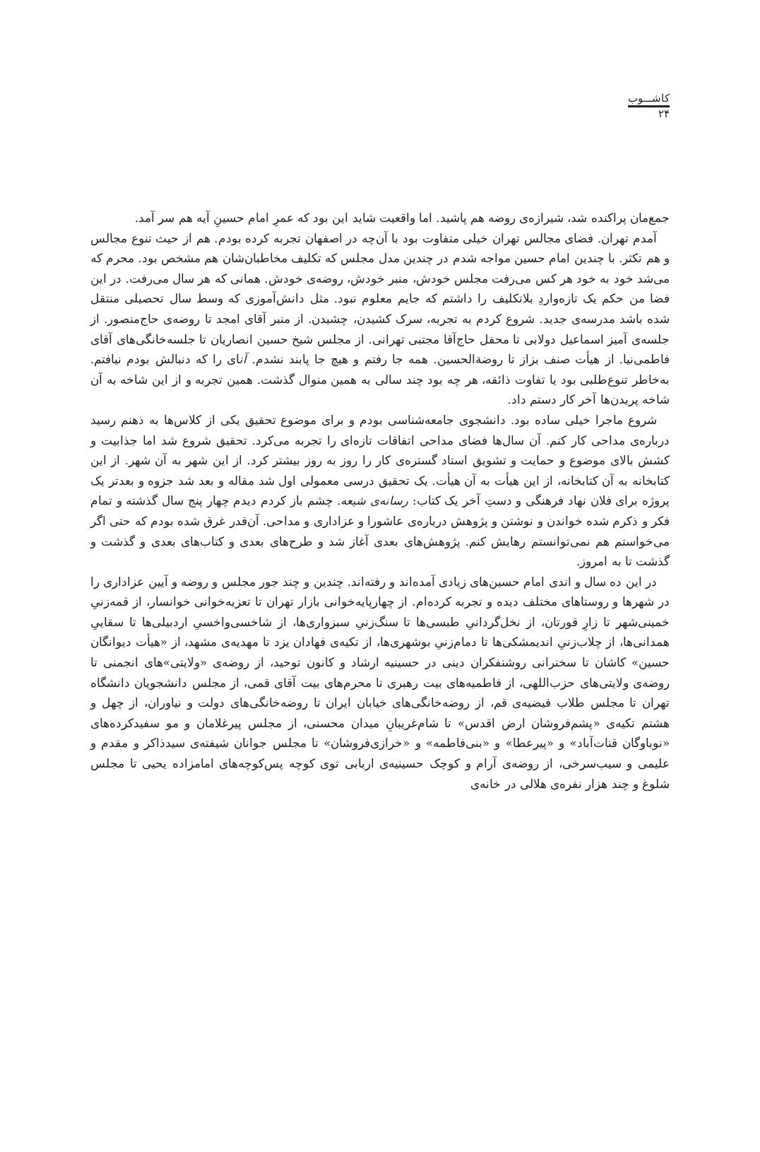کاشـــوب
۲۴
جمع‌مان پراکنده شد، شیرازه‌ی روضه هم پاشید. اما واقعیت شاید این بود که عمرِ امام حسینِ آیه هم سر آمد.
آمدم تهران. فضای مجالس تهران خیلی متفاوت بود با آن‌چه در اصفهان تجربه کرده بودم. هم از حیث تنوع مجالس و هم تکثر. با چندین امام حسین مواجه شدم در چندین مدل مجلس که تکلیف مخاطبان‌شان هم مشخص بود. محرم که می‌شد خود به خود هر کس می‌رفت مجلس خودش، منبر خودش، روضه‌ی خودش. همانی که هر سال می‌رفت. در این فضا من حکم یک تازه‌واردِ بلاتکلیف را داشتم که جایم معلوم نبود. مثل دانش‌آموزی که وسط سال تحصیلی منتقل شده باشد مدرسه‌ی جدید. شروع کردم به تجربه، سرک کشیدن، چشیدن. از منبر آقای امجد تا روضه‌ی حاج‌منصور. از جلسه‌ی آمیز اسماعیل دولابی تا محفل حاج‌آقا مجتبی تهرانی. از مجلس شیخ حسین انصاریان تا جلسه‌خانگی‌های آقای فاطمی‌نیا. از هیأت صنف بزاز تا روضة‌الحسین. همه جا رفتم و هیچ جا پابند نشدم. آنای را که دنبالش بودم نیافتم. به‌خاطر تنوع‌طلبی بود یا تفاوت ذائقه، هر چه بود چند سالی به همین منوال گذشت. همین تجربه و از این شاخه به آن شاخه پریدن‌ها آخر کار دستم داد.
شروع ماجرا خیلی ساده بود. دانشجوی جامعه‌شناسی بودم و برای موضوع تحقیق یکی از کلاس‌ها به ذهنم رسید درباره‌ی مداحی کار کنم. آن سال‌ها فضای مداحی اتفاقات تازه‌ای را تجربه می‌کرد. تحقیق شروع شد اما جذابیت و کشش بالای موضوع و حمایت و تشویق استاد گستره‌ی کار را روز به روز بیشتر کرد. از این شهر به آن شهر. از این کتابخانه به آن کتابخانه، از این هیأت به آن هیأت. یک تحقیق درسی معمولی اول شد مقاله و بعد شد جزوه و بعدتر یک پروژه برای فلان نهاد فرهنگی و دستِ آخر یک کتاب: رسانه‌ی شیعه. چشم باز کردم دیدم چهار پنج سال گذشته و تمام فکر و ذکرم شده خواندن و نوشتن و پژوهش درباره‌ی عاشورا و عزاداری و مداحی. آن‌قدر غرق شده بودم که حتی اگر می‌خواستم هم نمی‌توانستم رهایش کنم. پژوهش‌های بعدی آغاز شد و طرح‌های بعدی و کتاب‌های بعدی و گذشت و گذشت تا به امروز.
در این ده سال و اندی امام حسین‌های زیادی آمده‌اند و رفته‌اند. چندین و چند جور مجلس و روضه و آیین عزاداری را در شهرها و روستاهای مختلف دیده و تجربه کرده‌ام. از چهارپایه‌خوانی بازار تهران تا تعزیه‌خوانی خوانسار، از قمه‌زنیِ خمینی‌شهر تا زارِ قورتان، از نخل‌گردانیِ طبسی‌ها تا سنگ‌زنیِ سبزواری‌ها، از شاخسی‌واخسیِ اردبیلی‌ها تا سقاییِ همدانی‌ها، از چلاب‌زنیِ اندیمشکی‌ها تا دمام‌زنیِ بوشهری‌ها، از تکیه‌ی فهادان یزد تا مهدیه‌ی مشهد، از «هیأت دیوانگان حسین» کاشان تا سخنرانی روشنفکران دینی در حسینیه ارشاد و کانون توحید، از روضه‌ی «ولایتی»های انجمنی تا روضه‌ی ولایتی‌های حزب‌اللهی، از فاطمیه‌های بیت رهبری تا محرم‌های بیت آقای قمی، از مجلس دانشجویان دانشگاه تهران تا مجلس طلاب فیضیه‌ی قم، از روضه‌خانگی‌های خیابان ایران تا روضه‌خانگی‌های دولت و نیاوران، از چهل و هشتم تکیه‌ی «پشم‌فروشان ارض اقدس» تا شام‌غریبانِ میدان محسنی، از مجلس پیرغلامان و مو سفیدکرده‌های «نوباوگان قنات‌آباد» و «پیرعطا» و «بنی‌فاطمه» و «خرازی‌فروشان» تا مجلس جوانان شیفته‌ی سیدذاکر و مقدم و علیمی و سیب‌سرخی، از روضه‌ی آرام و کوچک حسینیه‌ی اربابی توی کوچه پس‌کوچه‌های امامزاده یحیی تا مجلس شلوغ و چند هزار نفره‌ی هلالی در خانه‌ی